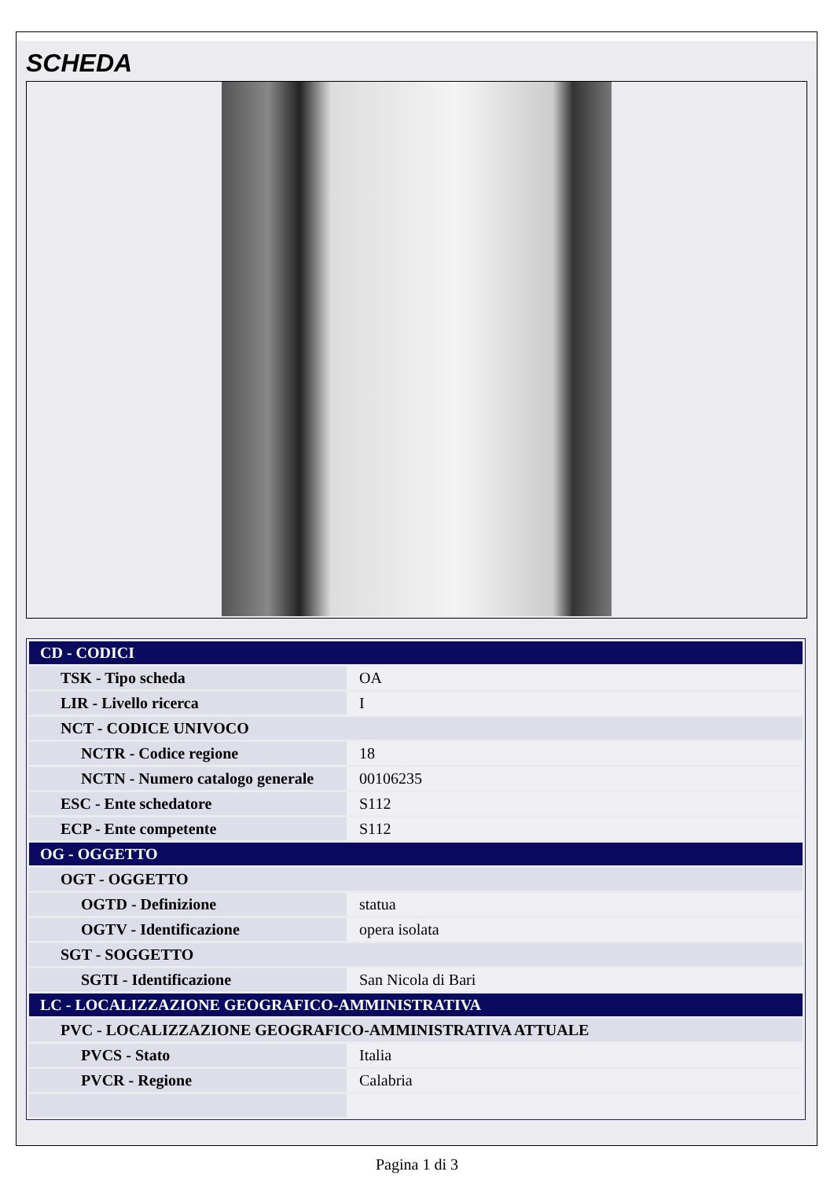SCHEDA
| CD - CODICI | |
| TSK - Tipo scheda | OA |
| LIR - Livello ricerca | I |
| NCT - CODICE UNIVOCO | |
| NCTR - Codice regione | 18 |
| NCTN - Numero catalogo generale | 00106235 |
| ESC - Ente schedatore | S112 |
| ECP - Ente competente | S112 |
| OG - OGGETTO | |
| OGT - OGGETTO | |
| OGTD - Definizione | statua |
| OGTV - Identificazione | opera isolata |
| SGT - SOGGETTO | |
| SGTI - Identificazione | San Nicola di Bari |
| LC - LOCALIZZAZIONE GEOGRAFICO-AMMINISTRATIVA | |
| PVC - LOCALIZZAZIONE GEOGRAFICO-AMMINISTRATIVA ATTUALE | |
| PVCS - Stato | Italia |
| PVCR - Regione | Calabria |
Pagina 1 di 3